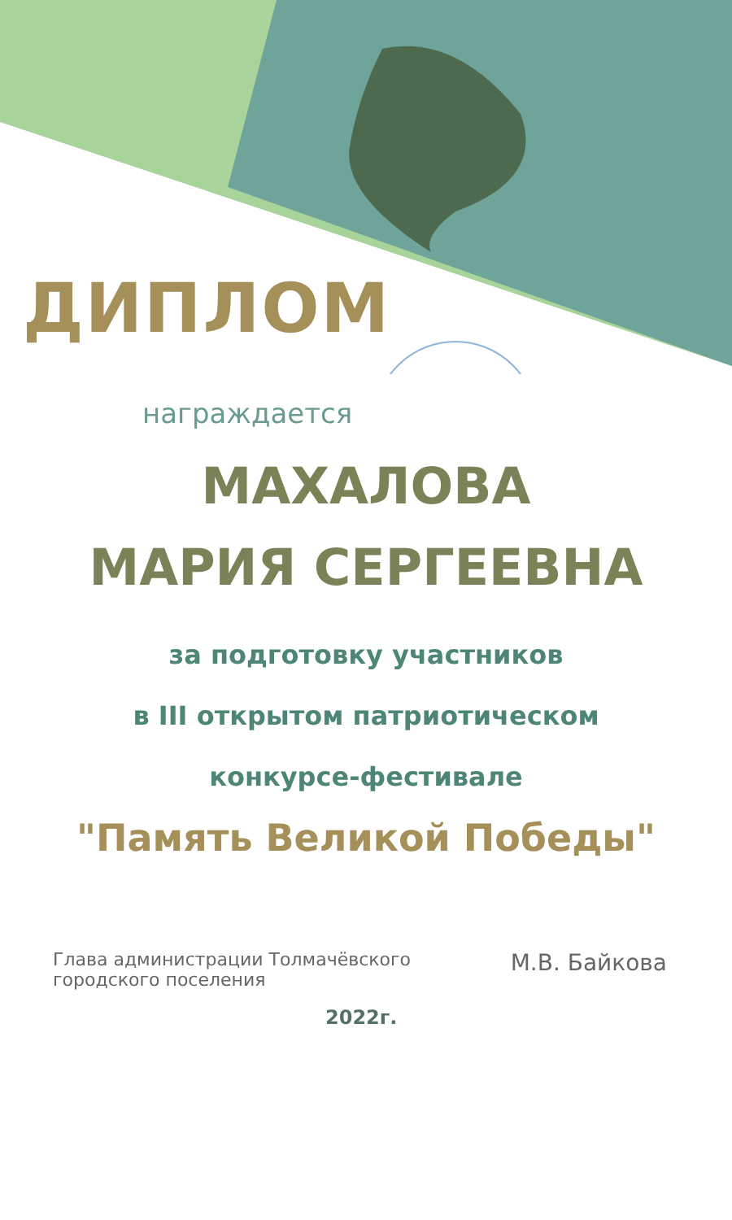ДИПЛОМ
награждается
МАХАЛОВА
МАРИЯ СЕРГЕЕВНА
за подготовку участников
в III открытом патриотическом
конкурсе-фестивале
"Память Великой Победы"
Глава администрации Толмачёвского
городского поселения
М.В. Байкова
2022г.